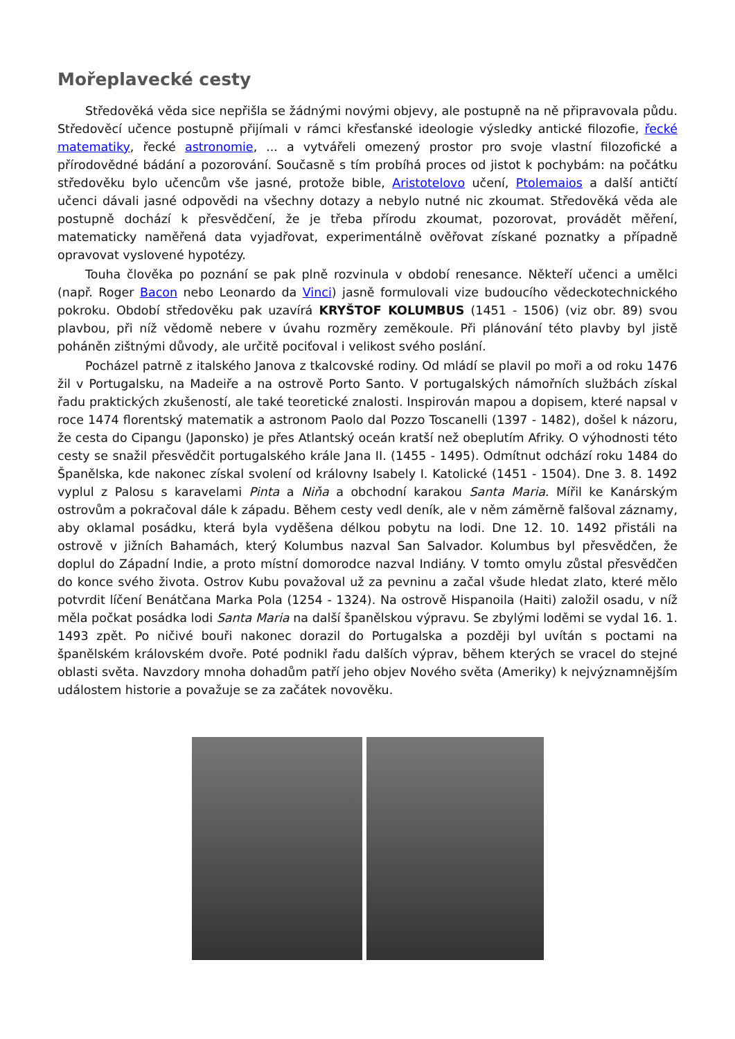Mořeplavecké cesty
Středověká věda sice nepřišla se žádnými novými objevy, ale postupně na ně připravovala půdu. Středověcí učence postupně přijímali v rámci křesťanské ideologie výsledky antické filozofie, řecké matematiky, řecké astronomie, ... a vytvářeli omezený prostor pro svoje vlastní filozofické a přírodovědné bádání a pozorování. Současně s tím probíhá proces od jistot k pochybám: na počátku středověku bylo učencům vše jasné, protože bible, Aristotelovo učení, Ptolemaios a další antičtí učenci dávali jasné odpovědi na všechny dotazy a nebylo nutné nic zkoumat. Středověká věda ale postupně dochází k přesvědčení, že je třeba přírodu zkoumat, pozorovat, provádět měření, matematicky naměřená data vyjadřovat, experimentálně ověřovat získané poznatky a případně opravovat vyslovené hypotézy.
Touha člověka po poznání se pak plně rozvinula v období renesance. Někteří učenci a umělci (např. Roger Bacon nebo Leonardo da Vinci) jasně formulovali vize budoucího vědeckotechnického pokroku. Období středověku pak uzavírá KRYŠTOF KOLUMBUS (1451 - 1506) (viz obr. 89) svou plavbou, při níž vědomě nebere v úvahu rozměry zeměkoule. Při plánování této plavby byl jistě poháněn zištnými důvody, ale určitě pociťoval i velikost svého poslání.
Pocházel patrně z italského Janova z tkalcovské rodiny. Od mládí se plavil po moři a od roku 1476 žil v Portugalsku, na Madeiře a na ostrově Porto Santo. V portugalských námořních službách získal řadu praktických zkušeností, ale také teoretické znalosti. Inspirován mapou a dopisem, které napsal v roce 1474 florentský matematik a astronom Paolo dal Pozzo Toscanelli (1397 - 1482), došel k názoru, že cesta do Cipangu (Japonsko) je přes Atlantský oceán kratší než obeplutím Afriky. O výhodnosti této cesty se snažil přesvědčit portugalského krále Jana II. (1455 - 1495). Odmítnut odchází roku 1484 do Španělska, kde nakonec získal svolení od královny Isabely I. Katolické (1451 - 1504). Dne 3. 8. 1492 vyplul z Palosu s karavelami Pinta a Niňa a obchodní karakou Santa Maria. Mířil ke Kanárským ostrovům a pokračoval dále k západu. Během cesty vedl deník, ale v něm záměrně falšoval záznamy, aby oklamal posádku, která byla vyděšena délkou pobytu na lodi. Dne 12. 10. 1492 přistáli na ostrově v jižních Bahamách, který Kolumbus nazval San Salvador. Kolumbus byl přesvědčen, že doplul do Západní Indie, a proto místní domorodce nazval Indiány. V tomto omylu zůstal přesvědčen do konce svého života. Ostrov Kubu považoval už za pevninu a začal všude hledat zlato, které mělo potvrdit líčení Benátčana Marka Pola (1254 - 1324). Na ostrově Hispanoila (Haiti) založil osadu, v níž měla počkat posádka lodi Santa Maria na další španělskou výpravu. Se zbylými loděmi se vydal 16. 1. 1493 zpět. Po ničivé bouři nakonec dorazil do Portugalska a později byl uvítán s poctami na španělském královském dvoře. Poté podnikl řadu dalších výprav, během kterých se vracel do stejné oblasti světa. Navzdory mnoha dohadům patří jeho objev Nového světa (Ameriky) k nejvýznamnějším událostem historie a považuje se za začátek novověku.